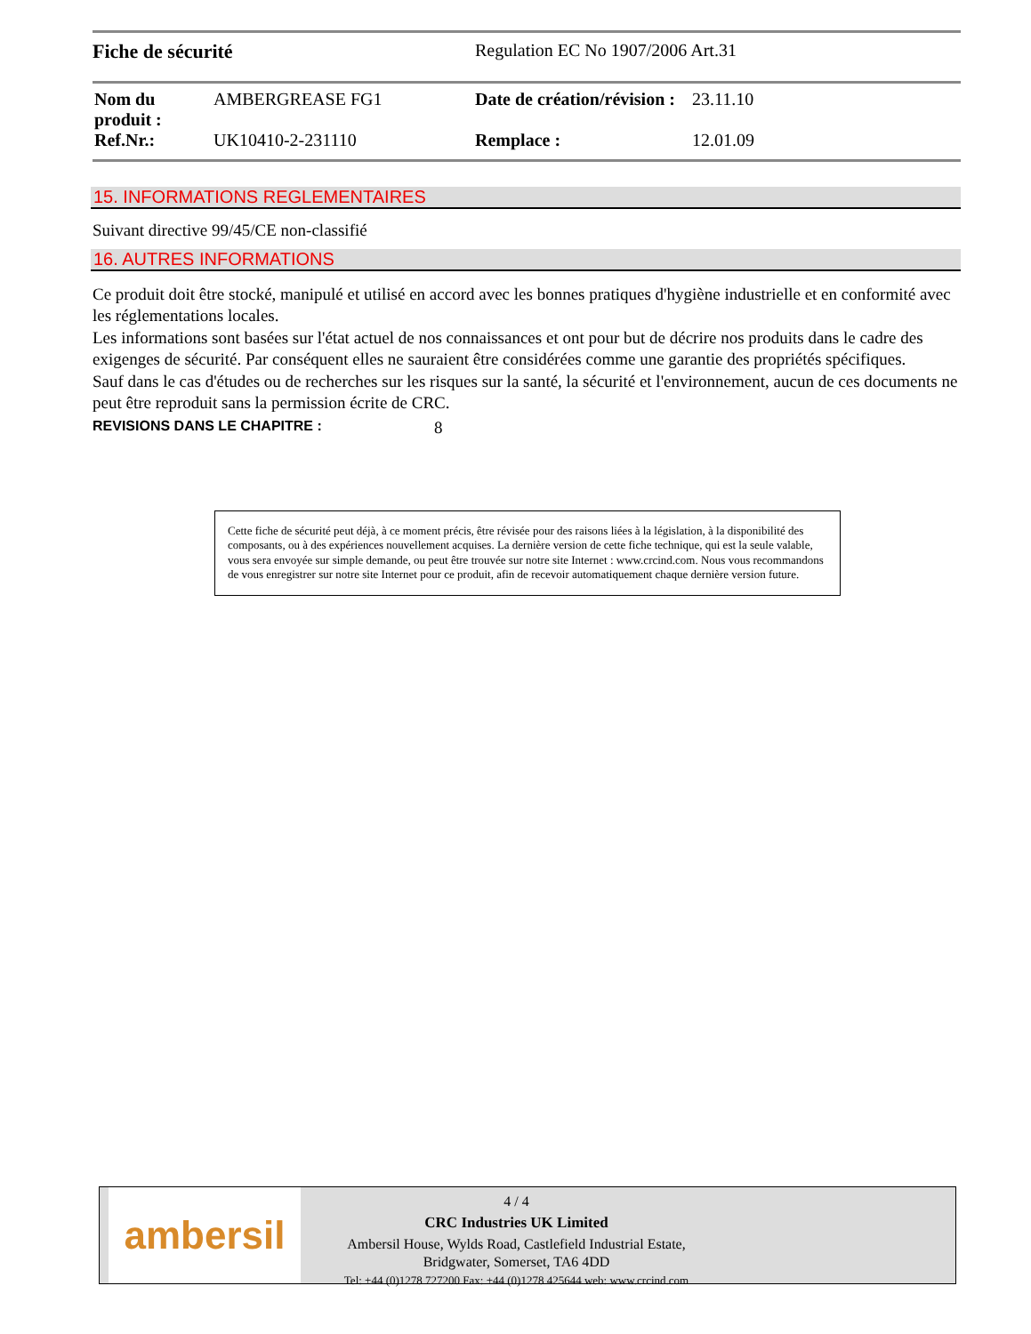Fiche de sécurité Regulation EC No 1907/2006 Art.31
| Nom du produit : | AMBERGREASE FG1 | Date de création/révision : | 23.11.10 |
| Ref.Nr.: | UK10410-2-231110 | Remplace : | 12.01.09 |
15. INFORMATIONS REGLEMENTAIRES
Suivant directive 99/45/CE non-classifié
16. AUTRES INFORMATIONS
Ce produit doit être stocké, manipulé et utilisé en accord avec les bonnes pratiques d'hygiène industrielle et en conformité avec les réglementations locales.
Les informations sont basées sur l'état actuel de nos connaissances et ont pour but de décrire nos produits dans le cadre des exigenges de sécurité. Par conséquent elles ne sauraient être considérées comme une garantie des propriétés spécifiques.
Sauf dans le cas d'études ou de recherches sur les risques sur la santé, la sécurité et l'environnement, aucun de ces documents ne peut être reproduit sans la permission écrite de CRC.
REVISIONS DANS LE CHAPITRE : 8
Cette fiche de sécurité peut déjà, à ce moment précis, être révisée pour des raisons liées à la législation, à la disponibilité des composants, ou à des expériences nouvellement acquises. La dernière version de cette fiche technique, qui est la seule valable, vous sera envoyée sur simple demande, ou peut être trouvée sur notre site Internet : www.crcind.com. Nous vous recommandons de vous enregistrer sur notre site Internet pour ce produit, afin de recevoir automatiquement chaque dernière version future.
ambersil
4 / 4
CRC Industries UK Limited
Ambersil House, Wylds Road, Castlefield Industrial Estate,
Bridgwater, Somerset, TA6 4DD
Tel: +44 (0)1278 727200 Fax: +44 (0)1278 425644 web: www.crcind.com